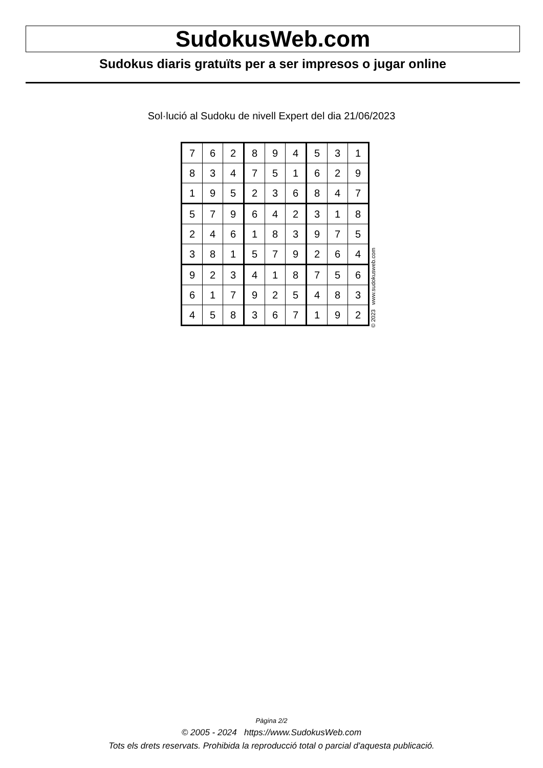SudokusWeb.com
Sudokus diaris gratuïts per a ser impresos o jugar online
Sol·lució al Sudoku de nivell Expert del dia 21/06/2023
| 7 | 6 | 2 | 8 | 9 | 4 | 5 | 3 | 1 |
| 8 | 3 | 4 | 7 | 5 | 1 | 6 | 2 | 9 |
| 1 | 9 | 5 | 2 | 3 | 6 | 8 | 4 | 7 |
| 5 | 7 | 9 | 6 | 4 | 2 | 3 | 1 | 8 |
| 2 | 4 | 6 | 1 | 8 | 3 | 9 | 7 | 5 |
| 3 | 8 | 1 | 5 | 7 | 9 | 2 | 6 | 4 |
| 9 | 2 | 3 | 4 | 1 | 8 | 7 | 5 | 6 |
| 6 | 1 | 7 | 9 | 2 | 5 | 4 | 8 | 3 |
| 4 | 5 | 8 | 3 | 6 | 7 | 1 | 9 | 2 |
© 2023 www.sudokusweb.com
Pàgina 2/2
© 2005 - 2024 https://www.SudokusWeb.com
Tots els drets reservats. Prohibida la reproducció total o parcial d'aquesta publicació.